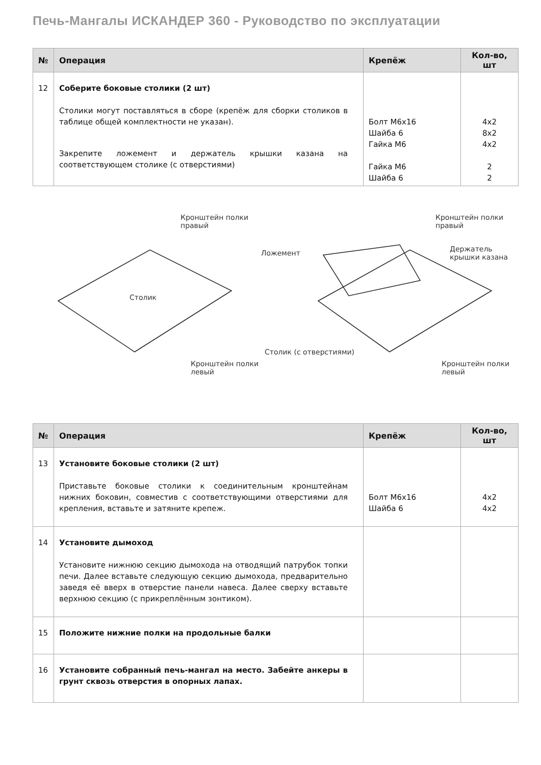Печь-Мангалы ИСКАНДЕР 360 - Руководство по эксплуатации
| № | Операция | Крепёж | Кол-во, шт |
| --- | --- | --- | --- |
| 12 | Соберите боковые столики (2 шт) Столики могут поставляться в сборе (крепёж для сборки столиков в таблице общей комплектности не указан). Закрепите ложемент и держатель крышки казана на соответствующем столике (с отверстиями) | Болт М6х16 Шайба 6 Гайка М6 Гайка М6 Шайба 6 | 4х2 8х2 4х2 2 2 |
Кронштейн полки
правый
Столик
Кронштейн полки
левый
Кронштейн полки
правый
Ложемент
Держатель
крышки казана
Столик (с отверстиями)
Кронштейн полки
левый
| № | Операция | Крепёж | Кол-во, шт |
| --- | --- | --- | --- |
| 13 | Установите боковые столики (2 шт) Приставьте боковые столики к соединительным кронштейнам нижних боковин, совместив с соответствующими отверстиями для крепления, вставьте и затяните крепеж. | Болт М6х16 Шайба 6 | 4х2 4х2 |
| 14 | Установите дымоход Установите нижнюю секцию дымохода на отводящий патрубок топки печи. Далее вставьте следующую секцию дымохода, предварительно заведя её вверх в отверстие панели навеса. Далее сверху вставьте верхнюю секцию (с прикреплённым зонтиком). | | |
| 15 | Положите нижние полки на продольные балки | | |
| 16 | Установите собранный печь-мангал на место. Забейте анкеры в грунт сквозь отверстия в опорных лапах. | | |